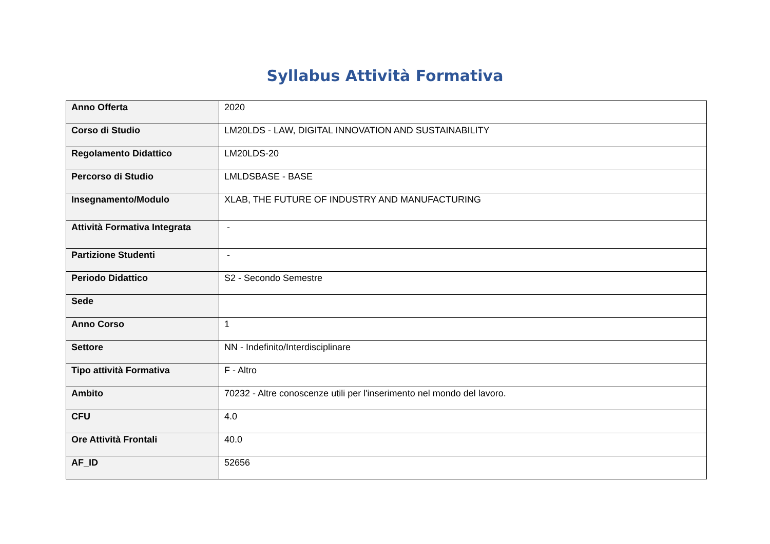Syllabus Attività Formativa
| Anno Offerta | 2020 |
| Corso di Studio | LM20LDS - LAW, DIGITAL INNOVATION AND SUSTAINABILITY |
| Regolamento Didattico | LM20LDS-20 |
| Percorso di Studio | LMLDSBASE - BASE |
| Insegnamento/Modulo | XLAB, THE FUTURE OF INDUSTRY AND MANUFACTURING |
| Attività Formativa Integrata | - |
| Partizione Studenti | - |
| Periodo Didattico | S2 - Secondo Semestre |
| Sede | |
| Anno Corso | 1 |
| Settore | NN - Indefinito/Interdisciplinare |
| Tipo attività Formativa | F - Altro |
| Ambito | 70232 - Altre conoscenze utili per l'inserimento nel mondo del lavoro. |
| CFU | 4.0 |
| Ore Attività Frontali | 40.0 |
| AF_ID | 52656 |